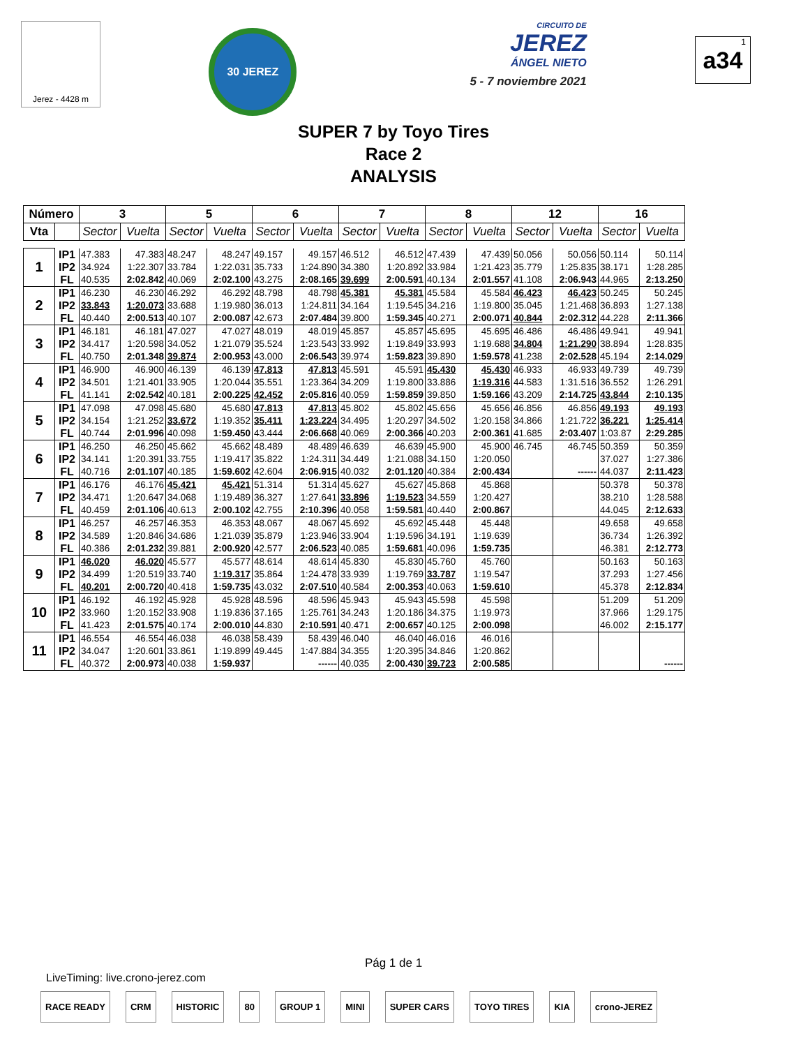Jerez - 4428 m
30 JEREZ
CIRCUITO DE
JEREZ
ÁNGEL NIETO
5 - 7 noviembre 2021
1
a34
SUPER 7 by Toyo Tires
Race 2
ANALYSIS
| Número | | 3 | | 5 | | 6 | | 7 | | 8 | | 12 | | 16 | |
| --- | --- | --- | --- | --- | --- | --- | --- | --- | --- | --- | --- | --- | --- | --- | --- |
| Vta | | Sector | Vuelta | Sector | Vuelta | Sector | Vuelta | Sector | Vuelta | Sector | Vuelta | Sector | Vuelta | Sector | Vuelta |
| 1 | IP1 | 47.383 | 47.383 | 48.247 | 48.247 | 49.157 | 49.157 | 46.512 | 46.512 | 47.439 | 47.439 | 50.056 | 50.056 | 50.114 | 50.114 |
| | IP2 | 34.924 | 1:22.307 | 33.784 | 1:22.031 | 35.733 | 1:24.890 | 34.380 | 1:20.892 | 33.984 | 1:21.423 | 35.779 | 1:25.835 | 38.171 | 1:28.285 |
| | FL | 40.535 | 2:02.842 | 40.069 | 2:02.100 | 43.275 | 2:08.165 | 39.699 | 2:00.591 | 40.134 | 2:01.557 | 41.108 | 2:06.943 | 44.965 | 2:13.250 |
| 2 | IP1 | 46.230 | 46.230 | 46.292 | 46.292 | 48.798 | 48.798 | 45.381 | 45.381 | 45.584 | 45.584 | 46.423 | 46.423 | 50.245 | 50.245 |
| | IP2 | 33.843 | 1:20.073 | 33.688 | 1:19.980 | 36.013 | 1:24.811 | 34.164 | 1:19.545 | 34.216 | 1:19.800 | 35.045 | 1:21.468 | 36.893 | 1:27.138 |
| | FL | 40.440 | 2:00.513 | 40.107 | 2:00.087 | 42.673 | 2:07.484 | 39.800 | 1:59.345 | 40.271 | 2:00.071 | 40.844 | 2:02.312 | 44.228 | 2:11.366 |
| 3 | IP1 | 46.181 | 46.181 | 47.027 | 47.027 | 48.019 | 48.019 | 45.857 | 45.857 | 45.695 | 45.695 | 46.486 | 46.486 | 49.941 | 49.941 |
| | IP2 | 34.417 | 1:20.598 | 34.052 | 1:21.079 | 35.524 | 1:23.543 | 33.992 | 1:19.849 | 33.993 | 1:19.688 | 34.804 | 1:21.290 | 38.894 | 1:28.835 |
| | FL | 40.750 | 2:01.348 | 39.874 | 2:00.953 | 43.000 | 2:06.543 | 39.974 | 1:59.823 | 39.890 | 1:59.578 | 41.238 | 2:02.528 | 45.194 | 2:14.029 |
| 4 | IP1 | 46.900 | 46.900 | 46.139 | 46.139 | 47.813 | 47.813 | 45.591 | 45.591 | 45.430 | 45.430 | 46.933 | 46.933 | 49.739 | 49.739 |
| | IP2 | 34.501 | 1:21.401 | 33.905 | 1:20.044 | 35.551 | 1:23.364 | 34.209 | 1:19.800 | 33.886 | 1:19.316 | 44.583 | 1:31.516 | 36.552 | 1:26.291 |
| | FL | 41.141 | 2:02.542 | 40.181 | 2:00.225 | 42.452 | 2:05.816 | 40.059 | 1:59.859 | 39.850 | 1:59.166 | 43.209 | 2:14.725 | 43.844 | 2:10.135 |
| 5 | IP1 | 47.098 | 47.098 | 45.680 | 45.680 | 47.813 | 47.813 | 45.802 | 45.802 | 45.656 | 45.656 | 46.856 | 46.856 | 49.193 | 49.193 |
| | IP2 | 34.154 | 1:21.252 | 33.672 | 1:19.352 | 35.411 | 1:23.224 | 34.495 | 1:20.297 | 34.502 | 1:20.158 | 34.866 | 1:21.722 | 36.221 | 1:25.414 |
| | FL | 40.744 | 2:01.996 | 40.098 | 1:59.450 | 43.444 | 2:06.668 | 40.069 | 2:00.366 | 40.203 | 2:00.361 | 41.685 | 2:03.407 | 1:03.87 | 2:29.285 |
| 6 | IP1 | 46.250 | 46.250 | 45.662 | 45.662 | 48.489 | 48.489 | 46.639 | 46.639 | 45.900 | 45.900 | 46.745 | 46.745 | 50.359 | 50.359 |
| | IP2 | 34.141 | 1:20.391 | 33.755 | 1:19.417 | 35.822 | 1:24.311 | 34.449 | 1:21.088 | 34.150 | 1:20.050 | | | 37.027 | 1:27.386 |
| | FL | 40.716 | 2:01.107 | 40.185 | 1:59.602 | 42.604 | 2:06.915 | 40.032 | 2:01.120 | 40.384 | 2:00.434 | | ------ | 44.037 | 2:11.423 |
| 7 | IP1 | 46.176 | 46.176 | 45.421 | 45.421 | 51.314 | 51.314 | 45.627 | 45.627 | 45.868 | 45.868 | | | 50.378 | 50.378 |
| | IP2 | 34.471 | 1:20.647 | 34.068 | 1:19.489 | 36.327 | 1:27.641 | 33.896 | 1:19.523 | 34.559 | 1:20.427 | | | 38.210 | 1:28.588 |
| | FL | 40.459 | 2:01.106 | 40.613 | 2:00.102 | 42.755 | 2:10.396 | 40.058 | 1:59.581 | 40.440 | 2:00.867 | | | 44.045 | 2:12.633 |
| 8 | IP1 | 46.257 | 46.257 | 46.353 | 46.353 | 48.067 | 48.067 | 45.692 | 45.692 | 45.448 | 45.448 | | | 49.658 | 49.658 |
| | IP2 | 34.589 | 1:20.846 | 34.686 | 1:21.039 | 35.879 | 1:23.946 | 33.904 | 1:19.596 | 34.191 | 1:19.639 | | | 36.734 | 1:26.392 |
| | FL | 40.386 | 2:01.232 | 39.881 | 2:00.920 | 42.577 | 2:06.523 | 40.085 | 1:59.681 | 40.096 | 1:59.735 | | | 46.381 | 2:12.773 |
| 9 | IP1 | 46.020 | 46.020 | 45.577 | 45.577 | 48.614 | 48.614 | 45.830 | 45.830 | 45.760 | 45.760 | | | 50.163 | 50.163 |
| | IP2 | 34.499 | 1:20.519 | 33.740 | 1:19.317 | 35.864 | 1:24.478 | 33.939 | 1:19.769 | 33.787 | 1:19.547 | | | 37.293 | 1:27.456 |
| | FL | 40.201 | 2:00.720 | 40.418 | 1:59.735 | 43.032 | 2:07.510 | 40.584 | 2:00.353 | 40.063 | 1:59.610 | | | 45.378 | 2:12.834 |
| 10 | IP1 | 46.192 | 46.192 | 45.928 | 45.928 | 48.596 | 48.596 | 45.943 | 45.943 | 45.598 | 45.598 | | | 51.209 | 51.209 |
| | IP2 | 33.960 | 1:20.152 | 33.908 | 1:19.836 | 37.165 | 1:25.761 | 34.243 | 1:20.186 | 34.375 | 1:19.973 | | | 37.966 | 1:29.175 |
| | FL | 41.423 | 2:01.575 | 40.174 | 2:00.010 | 44.830 | 2:10.591 | 40.471 | 2:00.657 | 40.125 | 2:00.098 | | | 46.002 | 2:15.177 |
| 11 | IP1 | 46.554 | 46.554 | 46.038 | 46.038 | 58.439 | 58.439 | 46.040 | 46.040 | 46.016 | 46.016 | | | | |
| | IP2 | 34.047 | 1:20.601 | 33.861 | 1:19.899 | 49.445 | 1:47.884 | 34.355 | 1:20.395 | 34.846 | 1:20.862 | | | | |
| | FL | 40.372 | 2:00.973 | 40.038 | 1:59.937 | | ------ | 40.035 | 2:00.430 | 39.723 | 2:00.585 | | | | ------ |
Pág 1 de 1
LiveTiming: live.crono-jerez.com
RACE READY CRM HISTORIC 80 GROUP 1 MINI SUPER CARS TOYO TIRES KIA crono-JEREZ